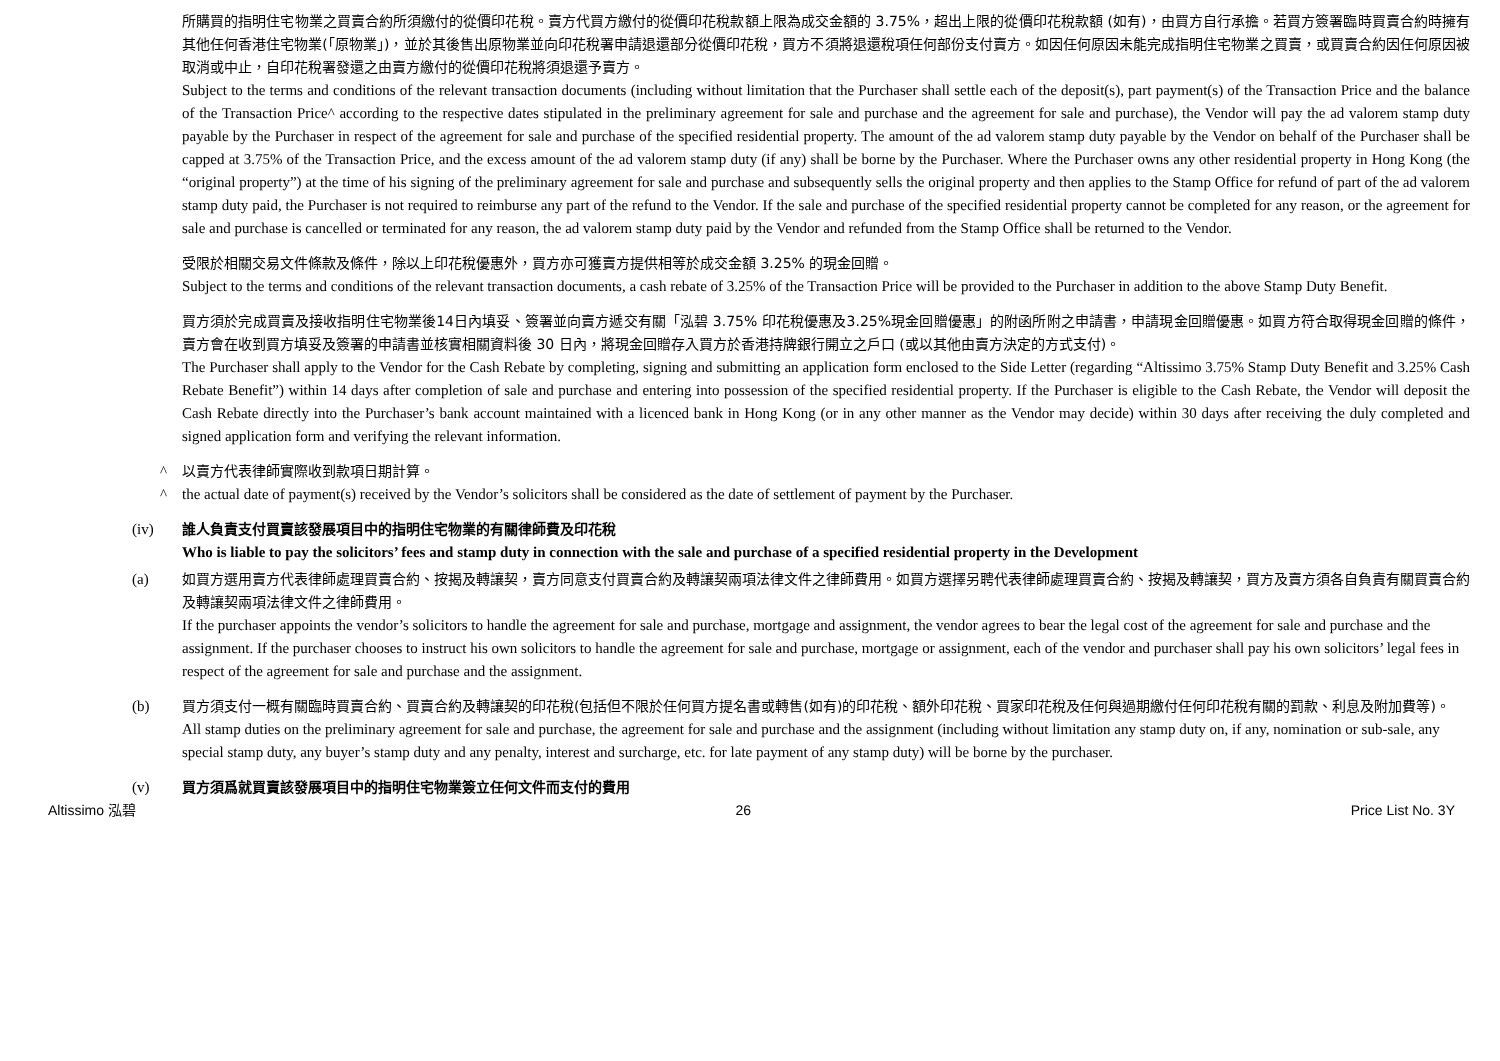所購買的指明住宅物業之買賣合約所須繳付的從價印花稅。賣方代買方繳付的從價印花稅款額上限為成交金額的 3.75%，超出上限的從價印花稅款額 (如有)，由買方自行承擔。若買方簽署臨時買賣合約時擁有其他任何香港住宅物業(「原物業」)，並於其後售出原物業並向印花稅署申請退還部分從價印花稅，買方不須將退還稅項任何部份支付賣方。如因任何原因未能完成指明住宅物業之買賣，或買賣合約因任何原因被取消或中止，自印花稅署發還之由賣方繳付的從價印花稅將須退還予賣方。
Subject to the terms and conditions of the relevant transaction documents (including without limitation that the Purchaser shall settle each of the deposit(s), part payment(s) of the Transaction Price and the balance of the Transaction Price^ according to the respective dates stipulated in the preliminary agreement for sale and purchase and the agreement for sale and purchase), the Vendor will pay the ad valorem stamp duty payable by the Purchaser in respect of the agreement for sale and purchase of the specified residential property. The amount of the ad valorem stamp duty payable by the Vendor on behalf of the Purchaser shall be capped at 3.75% of the Transaction Price, and the excess amount of the ad valorem stamp duty (if any) shall be borne by the Purchaser. Where the Purchaser owns any other residential property in Hong Kong (the “original property”) at the time of his signing of the preliminary agreement for sale and purchase and subsequently sells the original property and then applies to the Stamp Office for refund of part of the ad valorem stamp duty paid, the Purchaser is not required to reimburse any part of the refund to the Vendor. If the sale and purchase of the specified residential property cannot be completed for any reason, or the agreement for sale and purchase is cancelled or terminated for any reason, the ad valorem stamp duty paid by the Vendor and refunded from the Stamp Office shall be returned to the Vendor.
受限於相關交易文件條款及條件，除以上印花稅優惠外，買方亦可獲賣方提供相等於成交金額 3.25% 的現金回贈。
Subject to the terms and conditions of the relevant transaction documents, a cash rebate of 3.25% of the Transaction Price will be provided to the Purchaser in addition to the above Stamp Duty Benefit.
買方須於完成買賣及接收指明住宅物業後14日內填妥、簽署並向賣方遞交有關「泓碧 3.75% 印花稅優惠及3.25%現金回贈優惠」的附函所附之申請書，申請現金回贈優惠。如買方符合取得現金回贈的條件，賣方會在收到買方填妥及簽署的申請書並核實相關資料後 30 日內，將現金回贈存入買方於香港持牌銀行開立之戶口 (或以其他由賣方決定的方式支付)。
The Purchaser shall apply to the Vendor for the Cash Rebate by completing, signing and submitting an application form enclosed to the Side Letter (regarding “Altissimo 3.75% Stamp Duty Benefit and 3.25% Cash Rebate Benefit”) within 14 days after completion of sale and purchase and entering into possession of the specified residential property. If the Purchaser is eligible to the Cash Rebate, the Vendor will deposit the Cash Rebate directly into the Purchaser’s bank account maintained with a licenced bank in Hong Kong (or in any other manner as the Vendor may decide) within 30 days after receiving the duly completed and signed application form and verifying the relevant information.
^ 以賣方代表律師實際收到款項日期計算。
^ the actual date of payment(s) received by the Vendor’s solicitors shall be considered as the date of settlement of payment by the Purchaser.
(iv) 誰人負責支付買賣該發展項目中的指明住宅物業的有關律師費及印花稅
Who is liable to pay the solicitors’ fees and stamp duty in connection with the sale and purchase of a specified residential property in the Development
(a) 如買方選用賣方代表律師處理買賣合約、按揭及轉讓契，賣方同意支付買賣合約及轉讓契兩項法律文件之律師費用。如買方選擇另聘代表律師處理買賣合約、按揭及轉讓契，買方及賣方須各自負責有關買賣合約及轉讓契兩項法律文件之律師費用。
If the purchaser appoints the vendor’s solicitors to handle the agreement for sale and purchase, mortgage and assignment, the vendor agrees to bear the legal cost of the agreement for sale and purchase and the assignment. If the purchaser chooses to instruct his own solicitors to handle the agreement for sale and purchase, mortgage or assignment, each of the vendor and purchaser shall pay his own solicitors’ legal fees in respect of the agreement for sale and purchase and the assignment.
(b) 買方須支付一概有關臨時買賣合約、買賣合約及轉讓契的印花稅(包括但不限於任何買方提名書或轉售(如有)的印花稅、額外印花稅、買家印花稅及任何與過期繳付任何印花稅有關的罰款、利息及附加費等)。
All stamp duties on the preliminary agreement for sale and purchase, the agreement for sale and purchase and the assignment (including without limitation any stamp duty on, if any, nomination or sub-sale, any special stamp duty, any buyer’s stamp duty and any penalty, interest and surcharge, etc. for late payment of any stamp duty) will be borne by the purchaser.
(v) 買方須爲就買賣該發展項目中的指明住宅物業簽立任何文件而支付的費用
Altissimo 泓碧 26 Price List No. 3Y